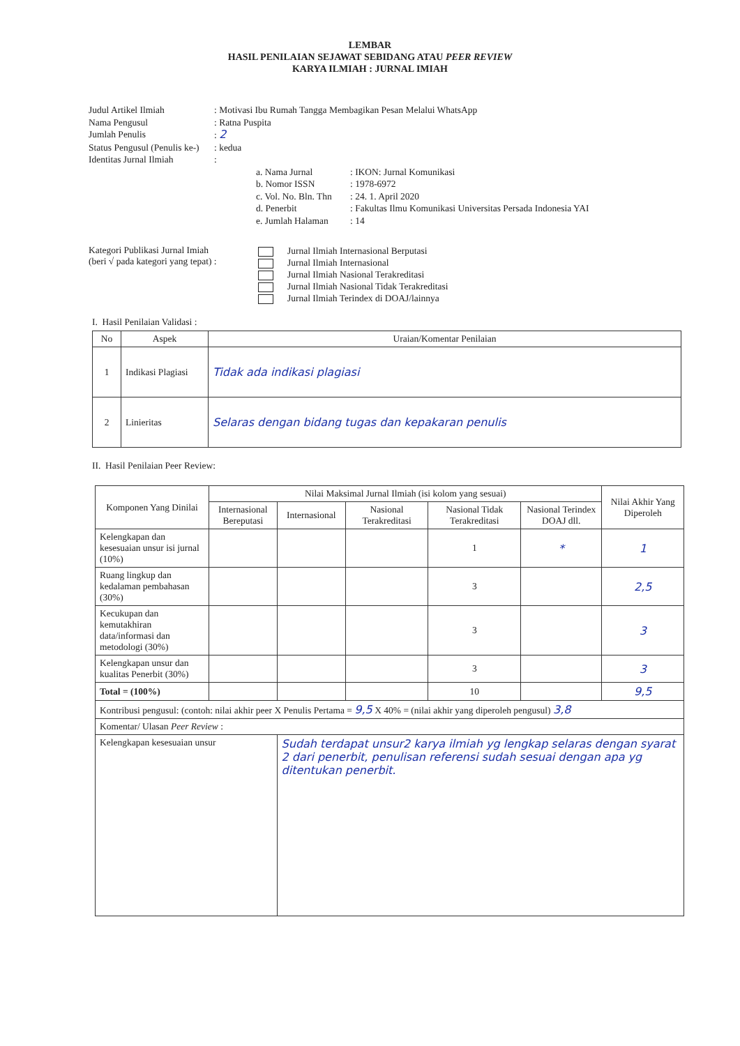LEMBAR
HASIL PENILAIAN SEJAWAT SEBIDANG ATAU PEER REVIEW
KARYA ILMIAH : JURNAL IMIAH
Judul Artikel Ilmiah: Motivasi Ibu Rumah Tangga Membagikan Pesan Melalui WhatsApp
Nama Pengusul: Ratna Puspita
Jumlah Penulis: 2
Status Pengusul (Penulis ke-): kedua
Identitas Jurnal Ilmiah:
a. Nama Jurnal: IKON: Jurnal Komunikasi
b. Nomor ISSN: 1978-6972
c. Vol. No. Bln. Thn: 24. 1. April 2020
d. Penerbit: Fakultas Ilmu Komunikasi Universitas Persada Indonesia YAI
e. Jumlah Halaman: 14
Kategori Publikasi Jurnal Imiah
(beri √ pada kategori yang tepat) :
Jurnal Ilmiah Internasional Berputasi
Jurnal Ilmiah Internasional
Jurnal Ilmiah Nasional Terakreditasi
Jurnal Ilmiah Nasional Tidak Terakreditasi
Jurnal Ilmiah Terindex di DOAJ/lainnya
I. Hasil Penilaian Validasi :
| No | Aspek | Uraian/Komentar Penilaian |
| --- | --- | --- |
| 1 | Indikasi Plagiasi | Tidak ada indikasi plagiasi |
| 2 | Linieritas | Selaras dengan bidang tugas dan kepakaran penulis |
II. Hasil Penilaian Peer Review:
| Komponen Yang Dinilai | Nilai Maksimal Jurnal Ilmiah (isi kolom yang sesuai) | | | | | Nilai Akhir Yang Diperoleh |
| --- | --- | --- | --- | --- | --- | --- |
| | Internasional Bereputasi | Internasional | Nasional Terakreditasi | Nasional Tidak Terakreditasi | Nasional Terindex DOAJ dll. | |
| Kelengkapan dan kesesuaian unsur isi jurnal (10%) | | | | 1 | * | 1 |
| Ruang lingkup dan kedalaman pembahasan (30%) | | | | 3 | | 2,5 |
| Kecukupan dan kemutakhiran data/informasi dan metodologi (30%) | | | | 3 | | 3 |
| Kelengkapan unsur dan kualitas Penerbit (30%) | | | | 3 | | 3 |
| Total = (100%) | | | | 10 | | 9,5 |
| Kontribusi pengusul: (contoh: nilai akhir peer X Penulis Pertama = 9,5 X 40% = (nilai akhir yang diperoleh pengusul) 3,8 | | | | | | |
| Komentar/ Ulasan Peer Review : | | | | | | |
| Kelengkapan kesesuaian unsur | | Sudah terdapat unsur2 karya ilmiah yg lengkap selaras dengan syarat 2 dari penerbit, penulisan referensi sudah sesuai dengan apa yg ditentukan penerbit. | | | | |